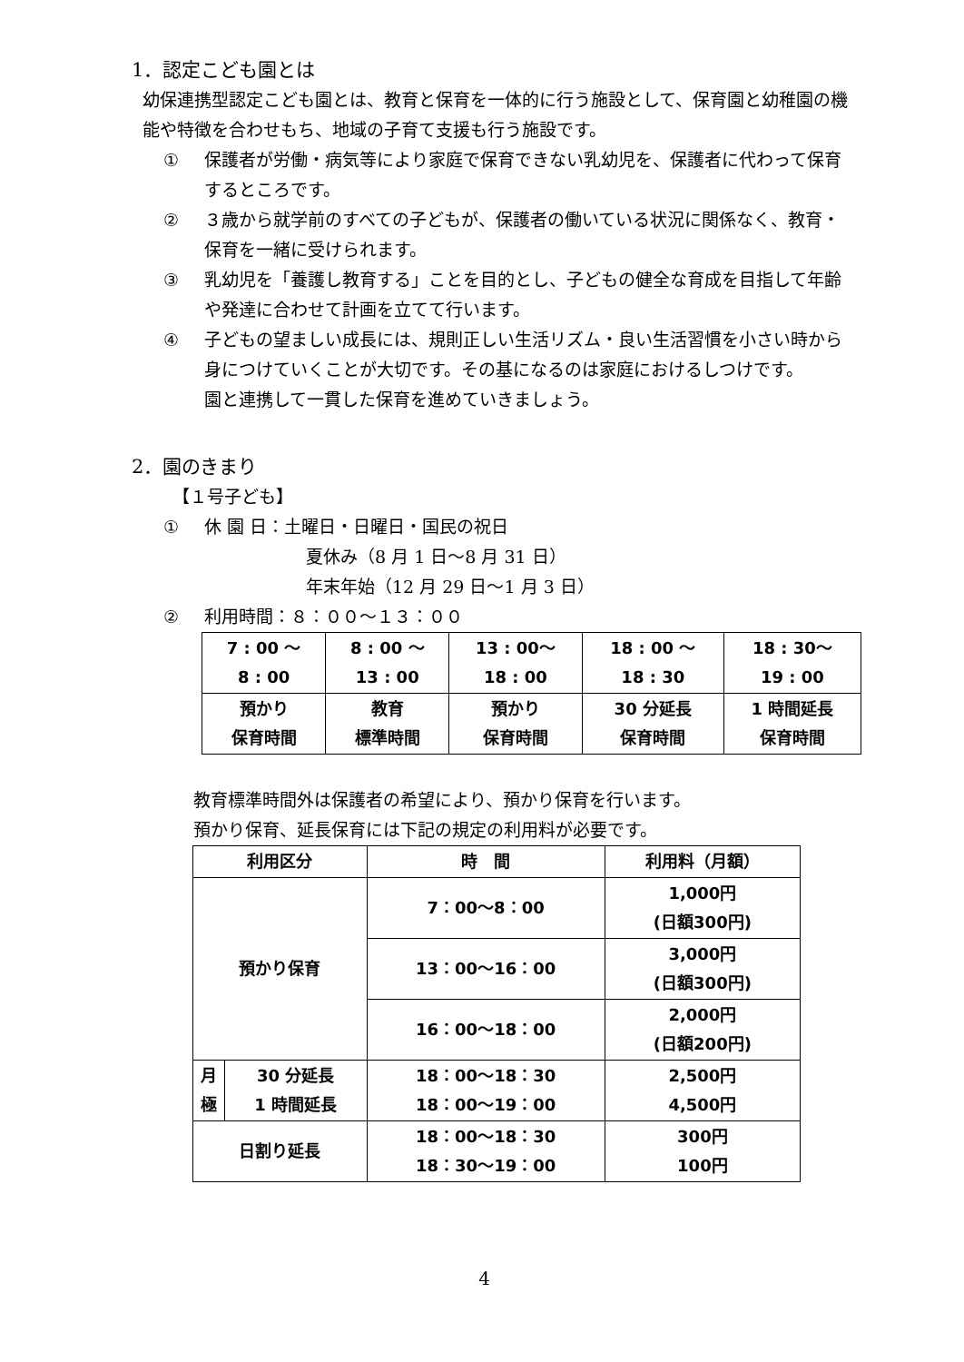1．認定こども園とは
幼保連携型認定こども園とは、教育と保育を一体的に行う施設として、保育園と幼稚園の機能や特徴を合わせもち、地域の子育て支援も行う施設です。
① 保護者が労働・病気等により家庭で保育できない乳幼児を、保護者に代わって保育するところです。
② ３歳から就学前のすべての子どもが、保護者の働いている状況に関係なく、教育・保育を一緒に受けられます。
③ 乳幼児を「養護し教育する」ことを目的とし、子どもの健全な育成を目指して年齢や発達に合わせて計画を立てて行います。
④ 子どもの望ましい成長には、規則正しい生活リズム・良い生活習慣を小さい時から身につけていくことが大切です。その基になるのは家庭におけるしつけです。
園と連携して一貫した保育を進めていきましょう。
2．園のきまり
【１号子ども】
① 休 園 日：土曜日・日曜日・国民の祝日
夏休み（8 月 1 日～8 月 31 日）
年末年始（12 月 29 日～1 月 3 日）
② 利用時間：８：００～１３：００
| 7 : 00 ～ 8 : 00 | 8 : 00 ～ 13 : 00 | 13 : 00～ 18 : 00 | 18 : 00 ～ 18 : 30 | 18 : 30～ 19 : 00 |
| 預かり 保育時間 | 教育 標準時間 | 預かり 保育時間 | 30 分延長 保育時間 | 1 時間延長 保育時間 |
教育標準時間外は保護者の希望により、預かり保育を行います。
預かり保育、延長保育には下記の規定の利用料が必要です。
| 利用区分 | | 時 間 | 利用料（月額） |
| --- | --- | --- | --- |
| 預かり保育 | | 7：00～8：00 | 1,000円 (日額300円) |
| | | 13：00～16：00 | 3,000円 (日額300円) |
| | | 16：00～18：00 | 2,000円 (日額200円) |
| 月 極 | 30 分延長 1 時間延長 | 18：00～18：30 18：00～19：00 | 2,500円 4,500円 |
| 日割り延長 | | 18：00～18：30 18：30～19：00 | 300円 100円 |
4